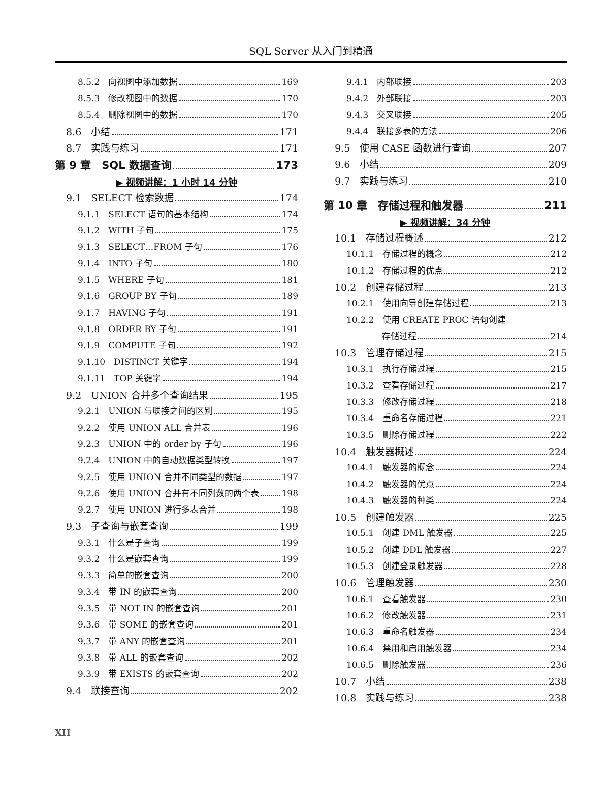SQL Server 从入门到精通
8.5.2　向视图中添加数据 169
8.5.3　修改视图中的数据 170
8.5.4　删除视图中的数据 170
8.6　小结 171
8.7　实践与练习 171
第 9 章　SQL 数据查询 173
▶ 视频讲解：1 小时 14 分钟
9.1　SELECT 检索数据 174
9.1.1　SELECT 语句的基本结构 174
9.1.2　WITH 子句 175
9.1.3　SELECT…FROM 子句 176
9.1.4　INTO 子句 180
9.1.5　WHERE 子句 181
9.1.6　GROUP BY 子句 189
9.1.7　HAVING 子句 191
9.1.8　ORDER BY 子句 191
9.1.9　COMPUTE 子句 192
9.1.10　DISTINCT 关键字 194
9.1.11　TOP 关键字 194
9.2　UNION 合并多个查询结果 195
9.2.1　UNION 与联接之间的区别 195
9.2.2　使用 UNION ALL 合并表 196
9.2.3　UNION 中的 order by 子句 196
9.2.4　UNION 中的自动数据类型转换 197
9.2.5　使用 UNION 合并不同类型的数据 197
9.2.6　使用 UNION 合并有不同列数的两个表 198
9.2.7　使用 UNION 进行多表合并 198
9.3　子查询与嵌套查询 199
9.3.1　什么是子查询 199
9.3.2　什么是嵌套查询 199
9.3.3　简单的嵌套查询 200
9.3.4　带 IN 的嵌套查询 200
9.3.5　带 NOT IN 的嵌套查询 201
9.3.6　带 SOME 的嵌套查询 201
9.3.7　带 ANY 的嵌套查询 201
9.3.8　带 ALL 的嵌套查询 202
9.3.9　带 EXISTS 的嵌套查询 202
9.4　联接查询 202
9.4.1　内部联接 203
9.4.2　外部联接 203
9.4.3　交叉联接 205
9.4.4　联接多表的方法 206
9.5　使用 CASE 函数进行查询 207
9.6　小结 209
9.7　实践与练习 210
第 10 章　存储过程和触发器 211
▶ 视频讲解：34 分钟
10.1　存储过程概述 212
10.1.1　存储过程的概念 212
10.1.2　存储过程的优点 212
10.2　创建存储过程 213
10.2.1　使用向导创建存储过程 213
10.2.2　使用 CREATE PROC 语句创建
存储过程 214
10.3　管理存储过程 215
10.3.1　执行存储过程 215
10.3.2　查看存储过程 217
10.3.3　修改存储过程 218
10.3.4　重命名存储过程 221
10.3.5　删除存储过程 222
10.4　触发器概述 224
10.4.1　触发器的概念 224
10.4.2　触发器的优点 224
10.4.3　触发器的种类 224
10.5　创建触发器 225
10.5.1　创建 DML 触发器 225
10.5.2　创建 DDL 触发器 227
10.5.3　创建登录触发器 228
10.6　管理触发器 230
10.6.1　查看触发器 230
10.6.2　修改触发器 231
10.6.3　重命名触发器 234
10.6.4　禁用和启用触发器 234
10.6.5　删除触发器 236
10.7　小结 238
10.8　实践与练习 238
XII